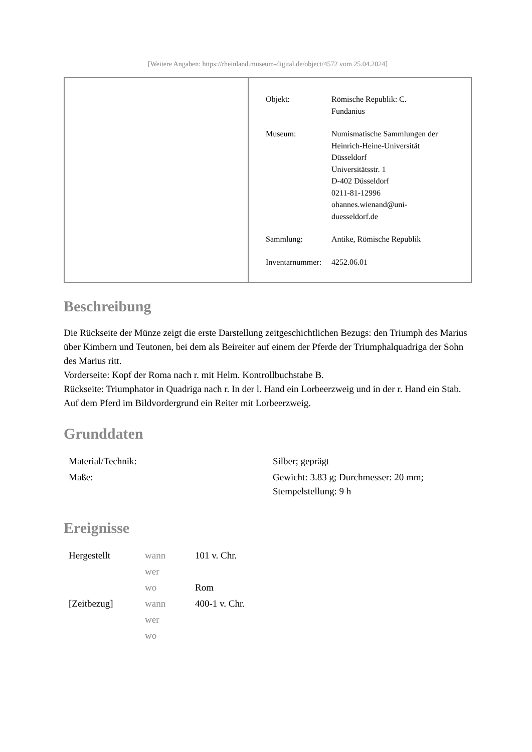[Weitere Angaben: https://rheinland.museum-digital.de/object/4572 vom 25.04.2024]
| Objekt: | Römische Republik: C. Fundanius |
| Museum: | Numismatische Sammlungen der Heinrich-Heine-Universität Düsseldorf Universitätsstr. 1 D-402 Düsseldorf 0211-81-12996 ohannes.wienand@uni- duesseldorf.de |
| Sammlung: | Antike, Römische Republik |
| Inventarnummer: | 4252.06.01 |
Beschreibung
Die Rückseite der Münze zeigt die erste Darstellung zeitgeschichtlichen Bezugs: den Triumph des Marius über Kimbern und Teutonen, bei dem als Beireiter auf einem der Pferde der Triumphalquadriga der Sohn des Marius ritt.
Vorderseite: Kopf der Roma nach r. mit Helm. Kontrollbuchstabe B.
Rückseite: Triumphator in Quadriga nach r. In der l. Hand ein Lorbeerzweig und in der r. Hand ein Stab. Auf dem Pferd im Bildvordergrund ein Reiter mit Lorbeerzweig.
Grunddaten
| Material/Technik: | Silber; geprägt |
| Maße: | Gewicht: 3.83 g; Durchmesser: 20 mm; Stempelstellung: 9 h |
Ereignisse
| Hergestellt | wann | 101 v. Chr. |
| | wer | |
| | wo | Rom |
| [Zeitbezug] | wann | 400-1 v. Chr. |
| | wer | |
| | wo | |